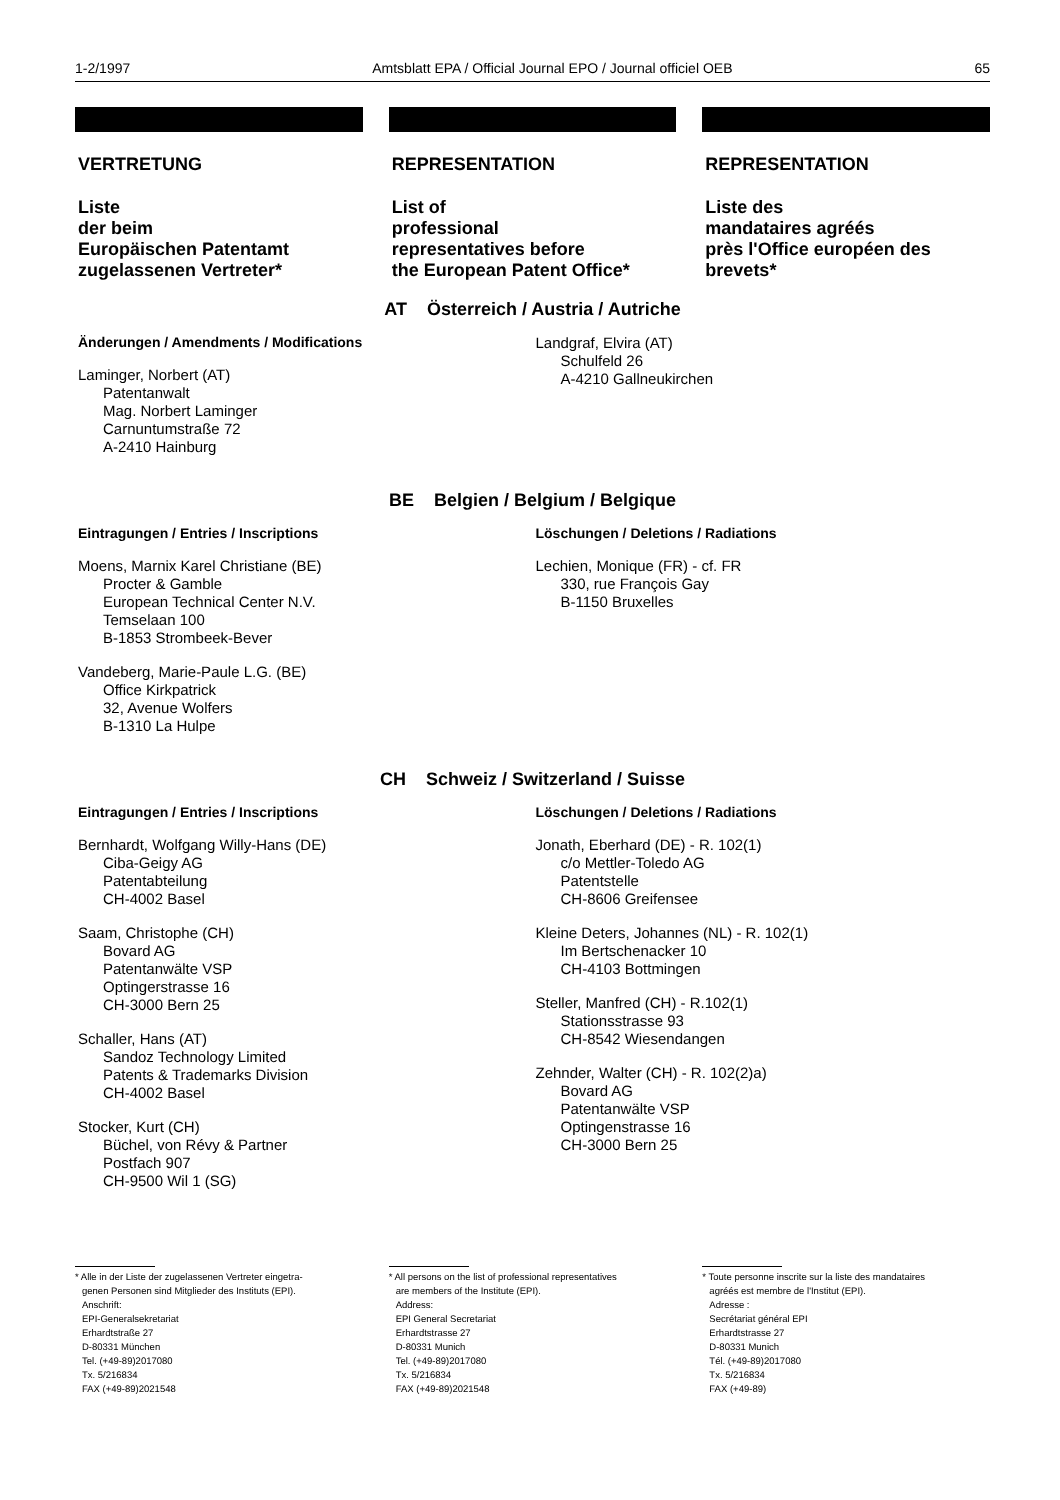1-2/1997 Amtsblatt EPA / Official Journal EPO / Journal officiel OEB 65
VERTRETUNG
Liste
der beim
Europäischen Patentamt
zugelassenen Vertreter*
REPRESENTATION
List of
professional
representatives before
the European Patent Office*
REPRESENTATION
Liste des
mandataires agréés
près l'Office européen des
brevets*
AT Österreich / Austria / Autriche
Änderungen / Amendments / Modifications
Laminger, Norbert (AT)
Patentanwalt
Mag. Norbert Laminger
Carnuntumstraße 72
A-2410 Hainburg
Landgraf, Elvira (AT)
Schulfeld 26
A-4210 Gallneukirchen
BE Belgien / Belgium / Belgique
Eintragungen / Entries / Inscriptions
Moens, Marnix Karel Christiane (BE)
Procter & Gamble
European Technical Center N.V.
Temselaan 100
B-1853 Strombeek-Bever
Vandeberg, Marie-Paule L.G. (BE)
Office Kirkpatrick
32, Avenue Wolfers
B-1310 La Hulpe
Löschungen / Deletions / Radiations
Lechien, Monique (FR) - cf. FR
330, rue François Gay
B-1150 Bruxelles
CH Schweiz / Switzerland / Suisse
Eintragungen / Entries / Inscriptions
Bernhardt, Wolfgang Willy-Hans (DE)
Ciba-Geigy AG
Patentabteilung
CH-4002 Basel
Saam, Christophe (CH)
Bovard AG
Patentanwälte VSP
Optingerstrasse 16
CH-3000 Bern 25
Schaller, Hans (AT)
Sandoz Technology Limited
Patents & Trademarks Division
CH-4002 Basel
Stocker, Kurt (CH)
Büchel, von Révy & Partner
Postfach 907
CH-9500 Wil 1 (SG)
Löschungen / Deletions / Radiations
Jonath, Eberhard (DE) - R. 102(1)
c/o Mettler-Toledo AG
Patentstelle
CH-8606 Greifensee
Kleine Deters, Johannes (NL) - R. 102(1)
Im Bertschenacker 10
CH-4103 Bottmingen
Steller, Manfred (CH) - R.102(1)
Stationsstrasse 93
CH-8542 Wiesendangen
Zehnder, Walter (CH) - R. 102(2)a)
Bovard AG
Patentanwälte VSP
Optingenstrasse 16
CH-3000 Bern 25
* Alle in der Liste der zugelassenen Vertreter eingetra-
genen Personen sind Mitglieder des Instituts (EPI).
Anschrift:
EPI-Generalsekretariat
Erhardtstraße 27
D-80331 München
Tel. (+49-89)2017080
Tx. 5/216834
FAX (+49-89)2021548
* All persons on the list of professional representatives
are members of the Institute (EPI).
Address:
EPI General Secretariat
Erhardtstrasse 27
D-80331 Munich
Tel. (+49-89)2017080
Tx. 5/216834
FAX (+49-89)2021548
* Toute personne inscrite sur la liste des mandataires
agréés est membre de l'Institut (EPI).
Adresse :
Secrétariat général EPI
Erhardtstrasse 27
D-80331 Munich
Tél. (+49-89)2017080
Tx. 5/216834
FAX (+49-89)